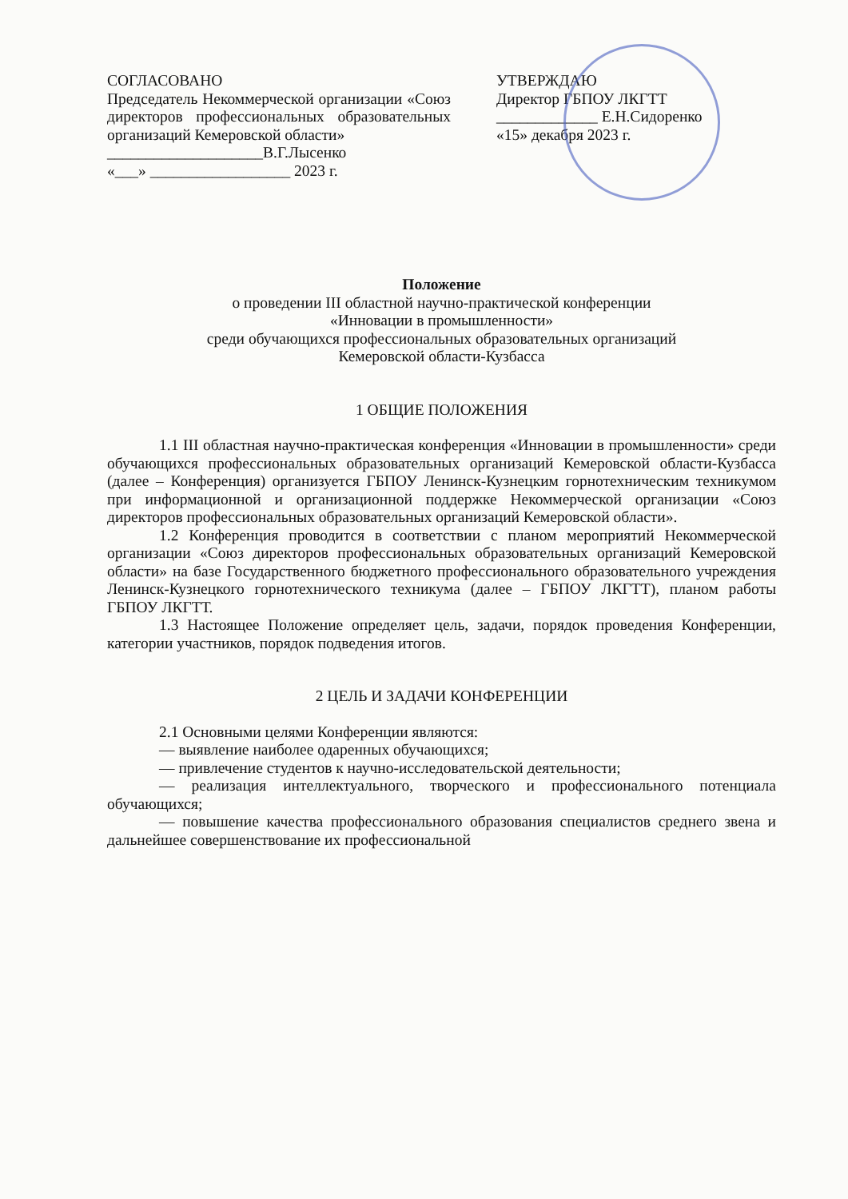СОГЛАСОВАНО
Председатель Некоммерческой организации «Союз директоров профессиональных образовательных организаций Кемеровской области»
____________________В.Г.Лысенко
«___» __________________ 2023 г.
УТВЕРЖДАЮ
Директор ГБПОУ ЛКГТТ
_____________ Е.Н.Сидоренко
«15» декабря 2023 г.
Положение
о проведении III областной научно-практической конференции
«Инновации в промышленности»
среди обучающихся профессиональных образовательных организаций
Кемеровской области-Кузбасса
1 ОБЩИЕ ПОЛОЖЕНИЯ
1.1 III областная научно-практическая конференция «Инновации в промышленности» среди обучающихся профессиональных образовательных организаций Кемеровской области-Кузбасса (далее – Конференция) организуется ГБПОУ Ленинск-Кузнецким горнотехническим техникумом при информационной и организационной поддержке Некоммерческой организации «Союз директоров профессиональных образовательных организаций Кемеровской области».
1.2 Конференция проводится в соответствии с планом мероприятий Некоммерческой организации «Союз директоров профессиональных образовательных организаций Кемеровской области» на базе Государственного бюджетного профессионального образовательного учреждения Ленинск-Кузнецкого горнотехнического техникума (далее – ГБПОУ ЛКГТТ), планом работы ГБПОУ ЛКГТТ.
1.3 Настоящее Положение определяет цель, задачи, порядок проведения Конференции, категории участников, порядок подведения итогов.
2 ЦЕЛЬ И ЗАДАЧИ КОНФЕРЕНЦИИ
2.1 Основными целями Конференции являются:
— выявление наиболее одаренных обучающихся;
— привлечение студентов к научно-исследовательской деятельности;
— реализация интеллектуального, творческого и профессионального потенциала обучающихся;
— повышение качества профессионального образования специалистов среднего звена и дальнейшее совершенствование их профессиональной